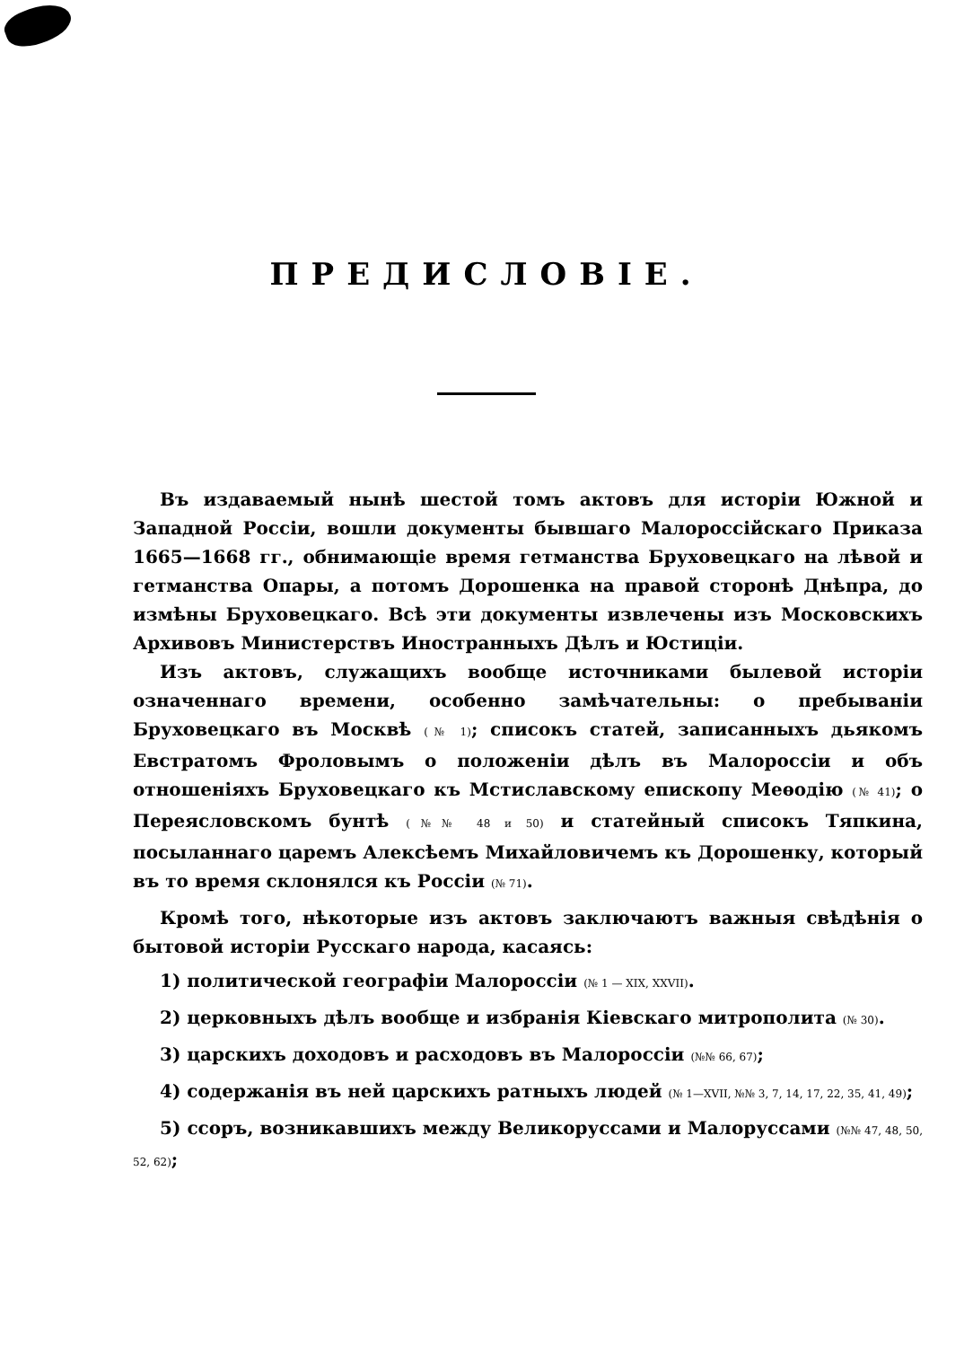ПРЕДИСЛОВІЕ.
Въ издаваемый нынѣ шестой томъ актовъ для исторіи Южной и Западной Россіи, вошли документы бывшаго Малороссійскаго Приказа 1665—1668 гг., обнимающіе время гетманства Бруховецкаго на лѣвой и гетманства Опары, а потомъ Дорошенка на правой сторонѣ Днѣпра, до измѣны Бруховецкаго. Всѣ эти документы извлечены изъ Московскихъ Архивовъ Министерствъ Иностранныхъ Дѣлъ и Юстиціи.
Изъ актовъ, служащихъ вообще источниками былевой исторіи означеннаго времени, особенно замѣчательны: о пребываніи Бруховецкаго въ Москвѣ (№ 1); списокъ статей, записанныхъ дьякомъ Евстратомъ Фроловымъ о положеніи дѣлъ въ Малороссіи и объ отношеніяхъ Бруховецкаго къ Мстиславскому епископу Меѳодію (№ 41); о Переясловскомъ бунтѣ (№№ 48 и 50) и статейный списокъ Тяпкина, посыланнаго царемъ Алексѣемъ Михайловичемъ къ Дорошенку, который въ то время склонялся къ Россіи (№ 71).
Кромѣ того, нѣкоторые изъ актовъ заключаютъ важныя свѣдѣнія о бытовой исторіи Русскаго народа, касаясь:
1) политической географіи Малороссіи (№ 1 — XIX, XXVII).
2) церковныхъ дѣлъ вообще и избранія Кіевскаго митрополита (№ 30).
3) царскихъ доходовъ и расходовъ въ Малороссіи (№№ 66, 67);
4) содержанія въ ней царскихъ ратныхъ людей (№ 1—XVII, №№ 3, 7, 14, 17, 22, 35, 41, 49);
5) ссоръ, возникавшихъ между Великоруссами и Малоруссами (№№ 47, 48, 50, 52, 62);